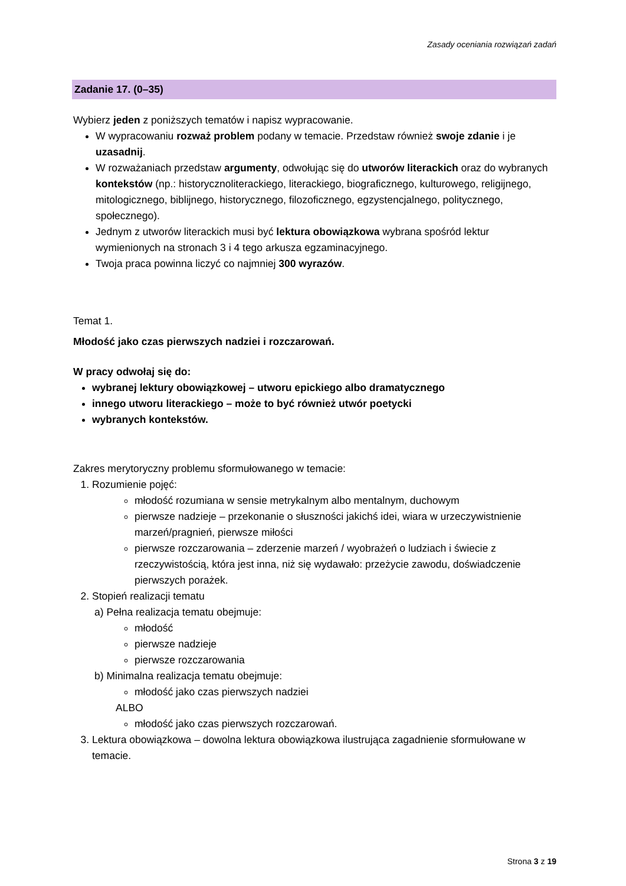Zasady oceniania rozwiązań zadań
Zadanie 17. (0–35)
Wybierz jeden z poniższych tematów i napisz wypracowanie.
W wypracowaniu rozważ problem podany w temacie. Przedstaw również swoje zdanie i je uzasadnij.
W rozważaniach przedstaw argumenty, odwołując się do utworów literackich oraz do wybranych kontekstów (np.: historycznoliterackiego, literackiego, biograficznego, kulturowego, religijnego, mitologicznego, biblijnego, historycznego, filozoficznego, egzystencjalnego, politycznego, społecznego).
Jednym z utworów literackich musi być lektura obowiązkowa wybrana spośród lektur wymienionych na stronach 3 i 4 tego arkusza egzaminacyjnego.
Twoja praca powinna liczyć co najmniej 300 wyrazów.
Temat 1.
Młodość jako czas pierwszych nadziei i rozczarowań.
W pracy odwołaj się do:
wybranej lektury obowiązkowej – utworu epickiego albo dramatycznego
innego utworu literackiego – może to być również utwór poetycki
wybranych kontekstów.
Zakres merytoryczny problemu sformułowanego w temacie:
1. Rozumienie pojęć:
młodość rozumiana w sensie metrykalnym albo mentalnym, duchowym
pierwsze nadzieje – przekonanie o słuszności jakichś idei, wiara w urzeczywistnienie marzeń/pragnień, pierwsze miłości
pierwsze rozczarowania – zderzenie marzeń / wyobrażeń o ludziach i świecie z rzeczywistością, która jest inna, niż się wydawało: przeżycie zawodu, doświadczenie pierwszych porażek.
2. Stopień realizacji tematu
a) Pełna realizacja tematu obejmuje:
młodość
pierwsze nadzieje
pierwsze rozczarowania
b) Minimalna realizacja tematu obejmuje:
młodość jako czas pierwszych nadziei
ALBO
młodość jako czas pierwszych rozczarowań.
3. Lektura obowiązkowa – dowolna lektura obowiązkowa ilustrująca zagadnienie sformułowane w temacie.
Strona 3 z 19